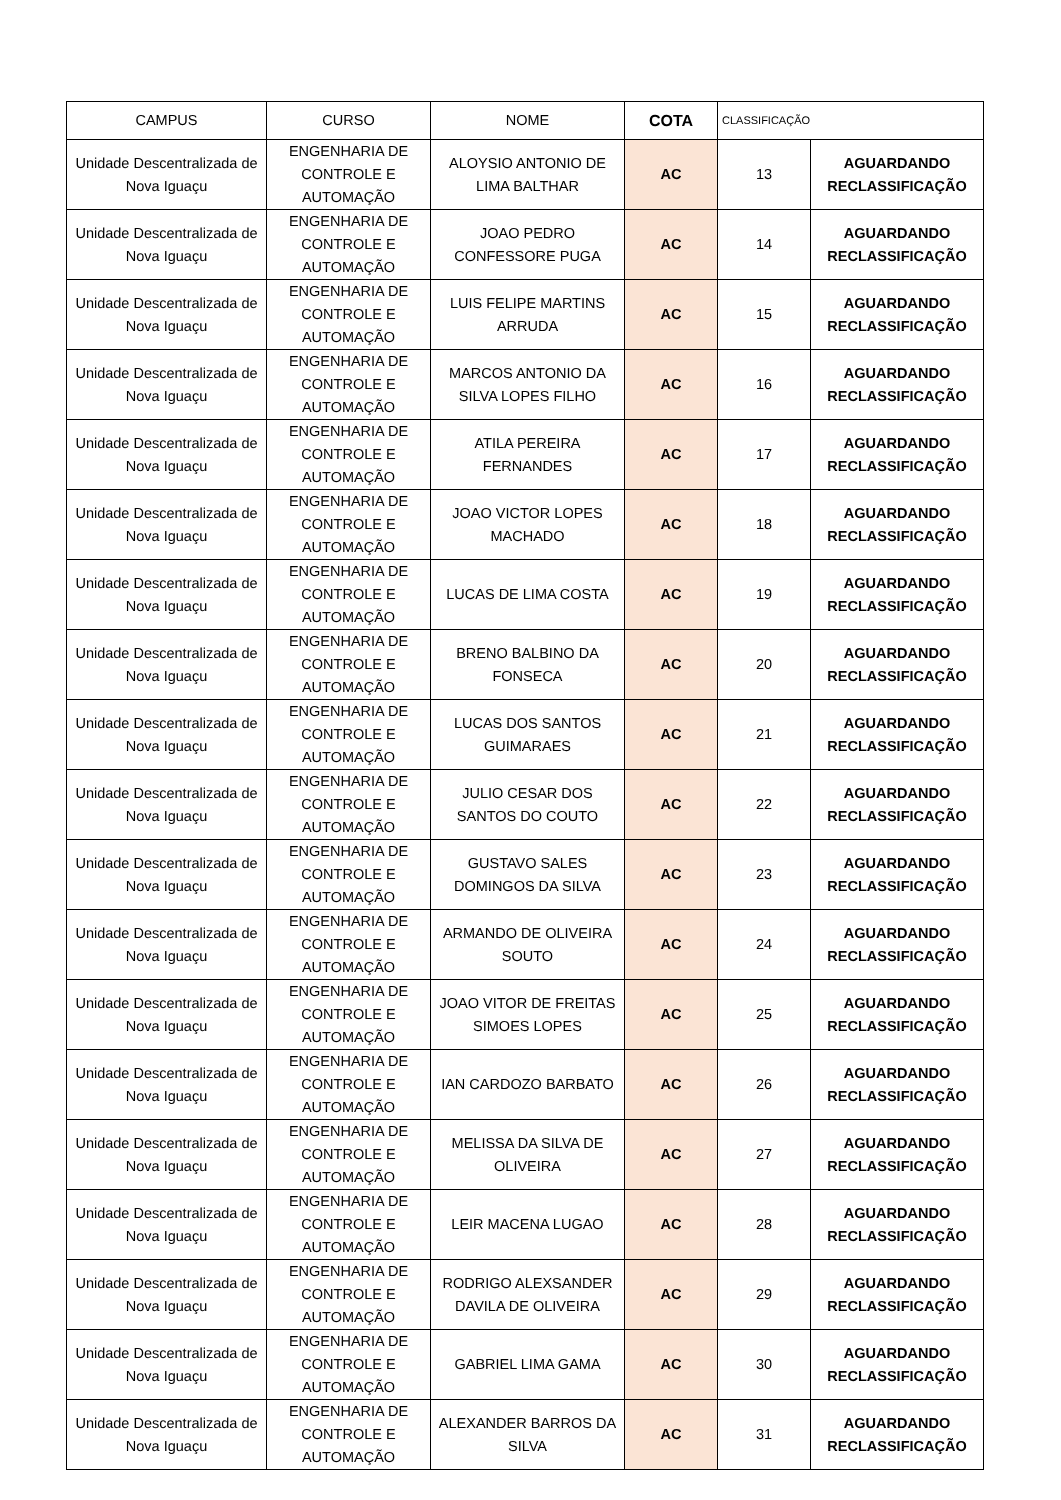| CAMPUS | CURSO | NOME | COTA | CLASSIFICAÇÃO | |
| --- | --- | --- | --- | --- | --- |
| Unidade Descentralizada de Nova Iguaçu | ENGENHARIA DE CONTROLE E AUTOMAÇÃO | ALOYSIO ANTONIO DE LIMA BALTHAR | AC | 13 | AGUARDANDO RECLASSIFICAÇÃO |
| Unidade Descentralizada de Nova Iguaçu | ENGENHARIA DE CONTROLE E AUTOMAÇÃO | JOAO PEDRO CONFESSORE PUGA | AC | 14 | AGUARDANDO RECLASSIFICAÇÃO |
| Unidade Descentralizada de Nova Iguaçu | ENGENHARIA DE CONTROLE E AUTOMAÇÃO | LUIS FELIPE MARTINS ARRUDA | AC | 15 | AGUARDANDO RECLASSIFICAÇÃO |
| Unidade Descentralizada de Nova Iguaçu | ENGENHARIA DE CONTROLE E AUTOMAÇÃO | MARCOS ANTONIO DA SILVA LOPES FILHO | AC | 16 | AGUARDANDO RECLASSIFICAÇÃO |
| Unidade Descentralizada de Nova Iguaçu | ENGENHARIA DE CONTROLE E AUTOMAÇÃO | ATILA PEREIRA FERNANDES | AC | 17 | AGUARDANDO RECLASSIFICAÇÃO |
| Unidade Descentralizada de Nova Iguaçu | ENGENHARIA DE CONTROLE E AUTOMAÇÃO | JOAO VICTOR LOPES MACHADO | AC | 18 | AGUARDANDO RECLASSIFICAÇÃO |
| Unidade Descentralizada de Nova Iguaçu | ENGENHARIA DE CONTROLE E AUTOMAÇÃO | LUCAS DE LIMA COSTA | AC | 19 | AGUARDANDO RECLASSIFICAÇÃO |
| Unidade Descentralizada de Nova Iguaçu | ENGENHARIA DE CONTROLE E AUTOMAÇÃO | BRENO BALBINO DA FONSECA | AC | 20 | AGUARDANDO RECLASSIFICAÇÃO |
| Unidade Descentralizada de Nova Iguaçu | ENGENHARIA DE CONTROLE E AUTOMAÇÃO | LUCAS DOS SANTOS GUIMARAES | AC | 21 | AGUARDANDO RECLASSIFICAÇÃO |
| Unidade Descentralizada de Nova Iguaçu | ENGENHARIA DE CONTROLE E AUTOMAÇÃO | JULIO CESAR DOS SANTOS DO COUTO | AC | 22 | AGUARDANDO RECLASSIFICAÇÃO |
| Unidade Descentralizada de Nova Iguaçu | ENGENHARIA DE CONTROLE E AUTOMAÇÃO | GUSTAVO SALES DOMINGOS DA SILVA | AC | 23 | AGUARDANDO RECLASSIFICAÇÃO |
| Unidade Descentralizada de Nova Iguaçu | ENGENHARIA DE CONTROLE E AUTOMAÇÃO | ARMANDO DE OLIVEIRA SOUTO | AC | 24 | AGUARDANDO RECLASSIFICAÇÃO |
| Unidade Descentralizada de Nova Iguaçu | ENGENHARIA DE CONTROLE E AUTOMAÇÃO | JOAO VITOR DE FREITAS SIMOES LOPES | AC | 25 | AGUARDANDO RECLASSIFICAÇÃO |
| Unidade Descentralizada de Nova Iguaçu | ENGENHARIA DE CONTROLE E AUTOMAÇÃO | IAN CARDOZO BARBATO | AC | 26 | AGUARDANDO RECLASSIFICAÇÃO |
| Unidade Descentralizada de Nova Iguaçu | ENGENHARIA DE CONTROLE E AUTOMAÇÃO | MELISSA DA SILVA DE OLIVEIRA | AC | 27 | AGUARDANDO RECLASSIFICAÇÃO |
| Unidade Descentralizada de Nova Iguaçu | ENGENHARIA DE CONTROLE E AUTOMAÇÃO | LEIR MACENA LUGAO | AC | 28 | AGUARDANDO RECLASSIFICAÇÃO |
| Unidade Descentralizada de Nova Iguaçu | ENGENHARIA DE CONTROLE E AUTOMAÇÃO | RODRIGO ALEXSANDER DAVILA DE OLIVEIRA | AC | 29 | AGUARDANDO RECLASSIFICAÇÃO |
| Unidade Descentralizada de Nova Iguaçu | ENGENHARIA DE CONTROLE E AUTOMAÇÃO | GABRIEL LIMA GAMA | AC | 30 | AGUARDANDO RECLASSIFICAÇÃO |
| Unidade Descentralizada de Nova Iguaçu | ENGENHARIA DE CONTROLE E AUTOMAÇÃO | ALEXANDER BARROS DA SILVA | AC | 31 | AGUARDANDO RECLASSIFICAÇÃO |